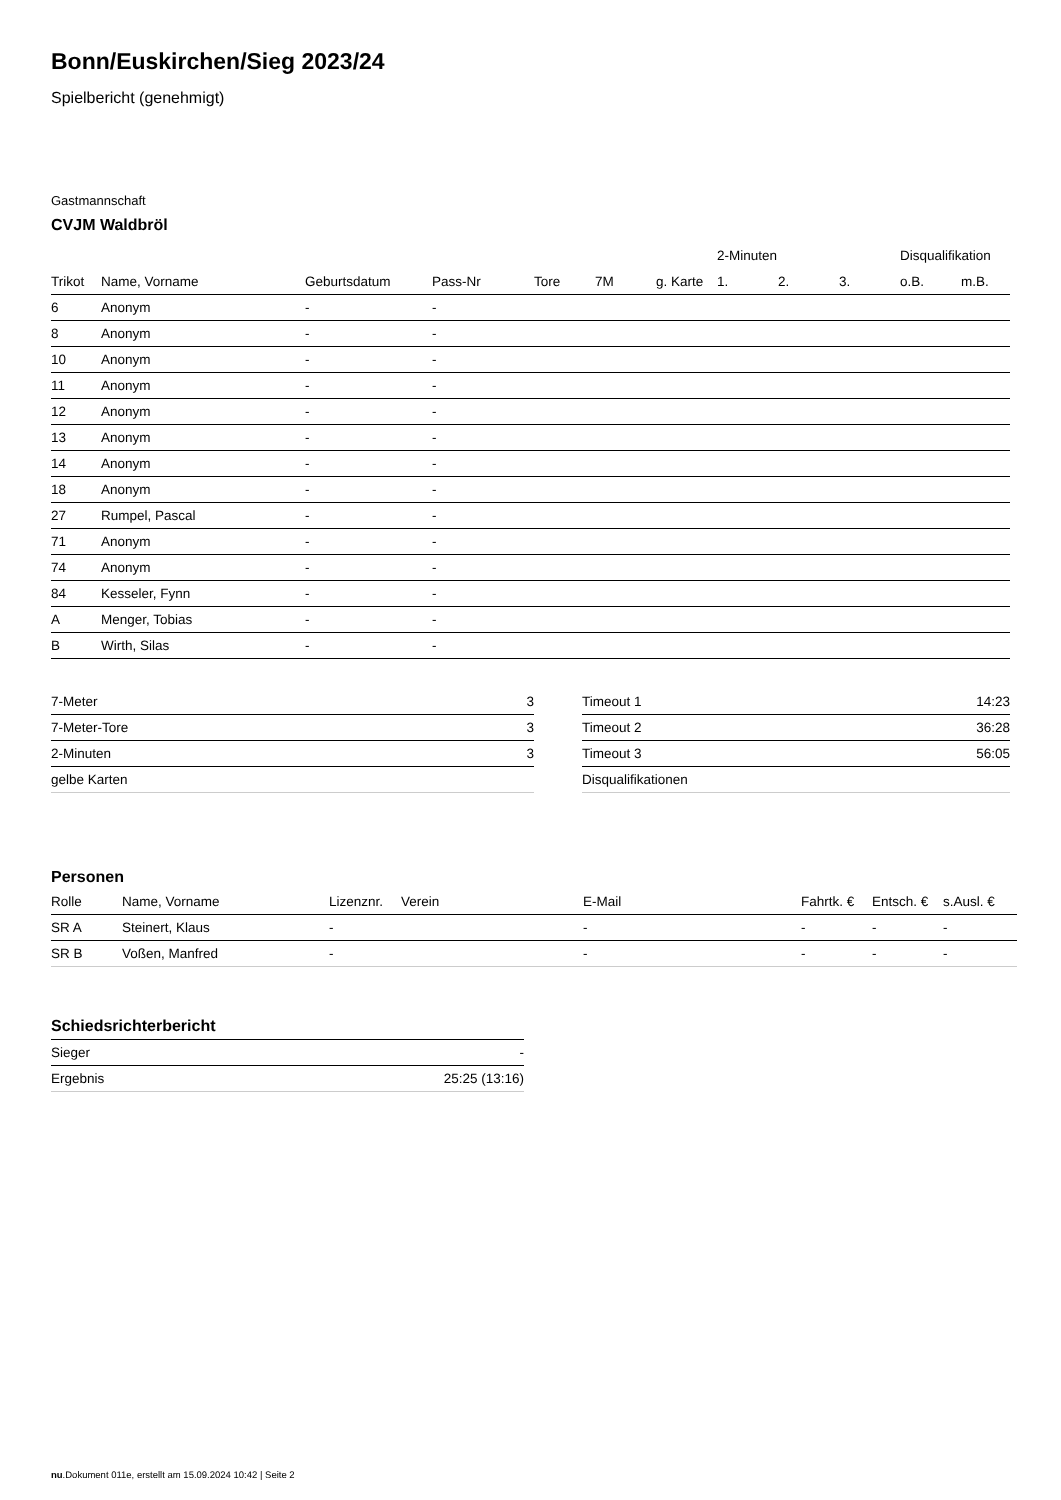Bonn/Euskirchen/Sieg 2023/24
Spielbericht (genehmigt)
Gastmannschaft
CVJM Waldbröl
| | | | | | | | 2-Minuten | | | Disqualifikation | |
| --- | --- | --- | --- | --- | --- | --- | --- | --- | --- | --- | --- |
| Trikot | Name, Vorname | Geburtsdatum | Pass-Nr | Tore | 7M | g. Karte | 1. | 2. | 3. | o.B. | m.B. |
| 6 | Anonym | - | - | | | | | | | | |
| 8 | Anonym | - | - | | | | | | | | |
| 10 | Anonym | - | - | | | | | | | | |
| 11 | Anonym | - | - | | | | | | | | |
| 12 | Anonym | - | - | | | | | | | | |
| 13 | Anonym | - | - | | | | | | | | |
| 14 | Anonym | - | - | | | | | | | | |
| 18 | Anonym | - | - | | | | | | | | |
| 27 | Rumpel, Pascal | - | - | | | | | | | | |
| 71 | Anonym | - | - | | | | | | | | |
| 74 | Anonym | - | - | | | | | | | | |
| 84 | Kesseler, Fynn | - | - | | | | | | | | |
| A | Menger, Tobias | - | - | | | | | | | | |
| B | Wirth, Silas | - | - | | | | | | | | |
| 7-Meter | 3 |
| 7-Meter-Tore | 3 |
| 2-Minuten | 3 |
| gelbe Karten | |
| Timeout 1 | 14:23 |
| Timeout 2 | 36:28 |
| Timeout 3 | 56:05 |
| Disqualifikationen | |
Personen
| Rolle | Name, Vorname | Lizenznr. | Verein | E-Mail | Fahrtk. € | Entsch. € | s.Ausl. € |
| --- | --- | --- | --- | --- | --- | --- | --- |
| SR A | Steinert, Klaus | - | | - | - | - | - |
| SR B | Voßen, Manfred | - | | - | - | - | - |
Schiedsrichterbericht
| Sieger | - |
| Ergebnis | 25:25 (13:16) |
nu.Dokument 011e, erstellt am 15.09.2024 10:42 | Seite 2